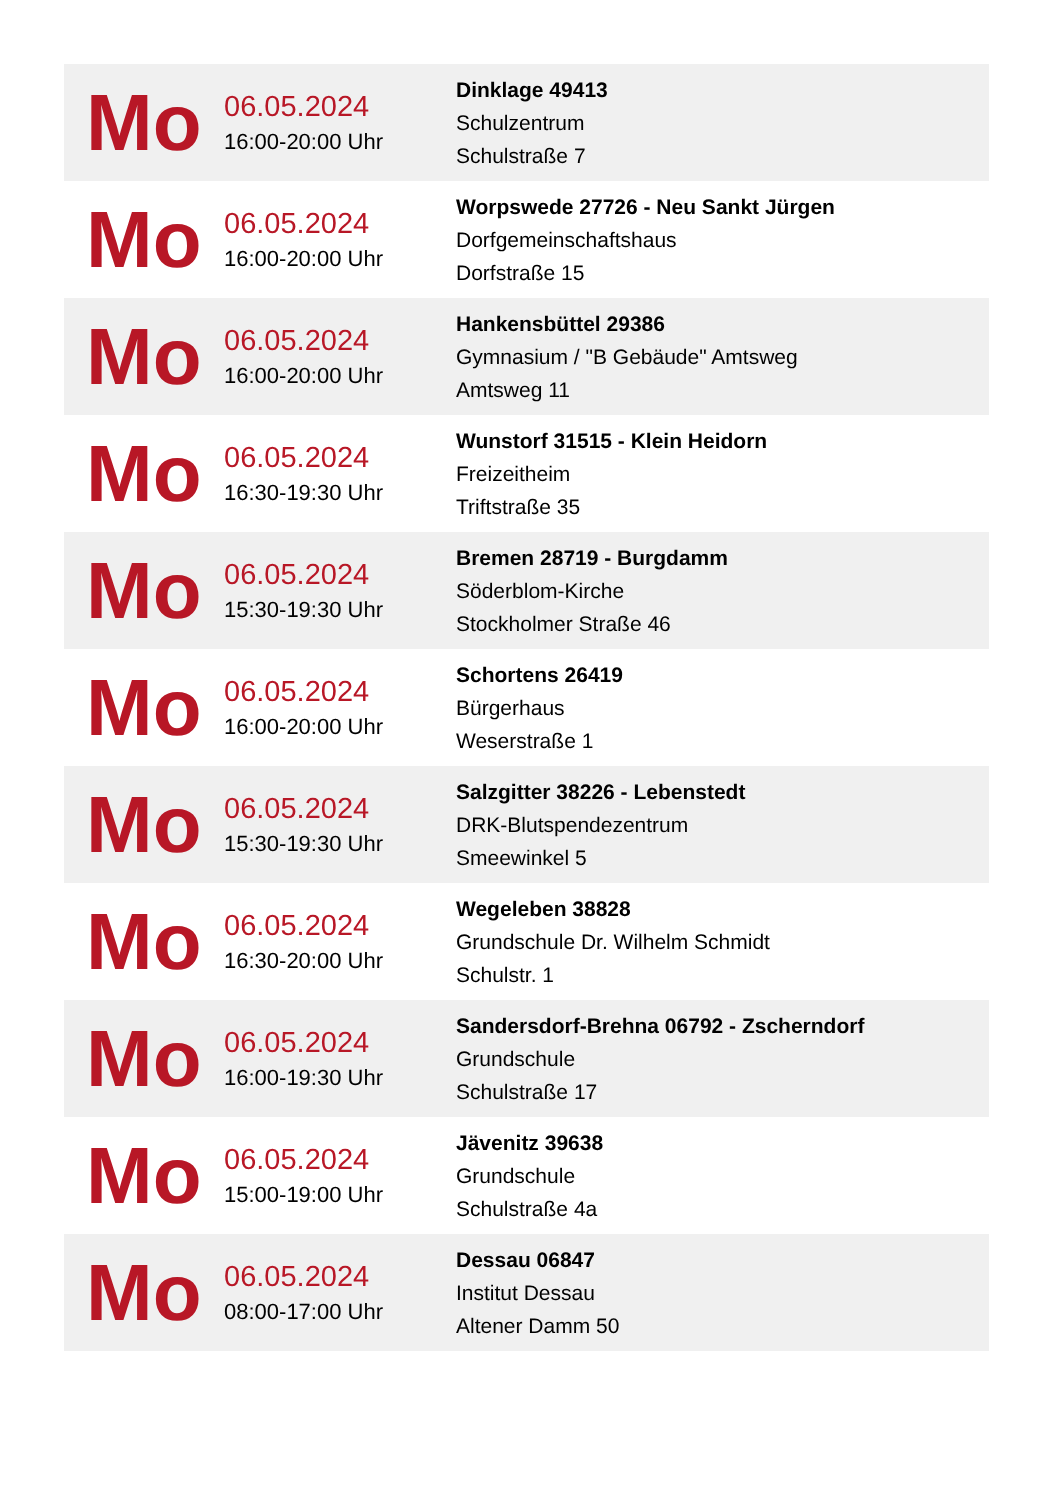| Mo | 06.05.2024 16:00-20:00 Uhr | Dinklage 49413 Schulzentrum Schulstraße 7 |
| Mo | 06.05.2024 16:00-20:00 Uhr | Worpswede 27726 - Neu Sankt Jürgen Dorfgemeinschaftshaus Dorfstraße 15 |
| Mo | 06.05.2024 16:00-20:00 Uhr | Hankensbüttel 29386 Gymnasium / "B Gebäude" Amtsweg Amtsweg 11 |
| Mo | 06.05.2024 16:30-19:30 Uhr | Wunstorf 31515 - Klein Heidorn Freizeitheim Triftstraße 35 |
| Mo | 06.05.2024 15:30-19:30 Uhr | Bremen 28719 - Burgdamm Söderblom-Kirche Stockholmer Straße 46 |
| Mo | 06.05.2024 16:00-20:00 Uhr | Schortens 26419 Bürgerhaus Weserstraße 1 |
| Mo | 06.05.2024 15:30-19:30 Uhr | Salzgitter 38226 - Lebenstedt DRK-Blutspendezentrum Smeewinkel 5 |
| Mo | 06.05.2024 16:30-20:00 Uhr | Wegeleben 38828 Grundschule Dr. Wilhelm Schmidt Schulstr. 1 |
| Mo | 06.05.2024 16:00-19:30 Uhr | Sandersdorf-Brehna 06792 - Zscherndorf Grundschule Schulstraße 17 |
| Mo | 06.05.2024 15:00-19:00 Uhr | Jävenitz 39638 Grundschule Schulstraße 4a |
| Mo | 06.05.2024 08:00-17:00 Uhr | Dessau 06847 Institut Dessau Altener Damm 50 |